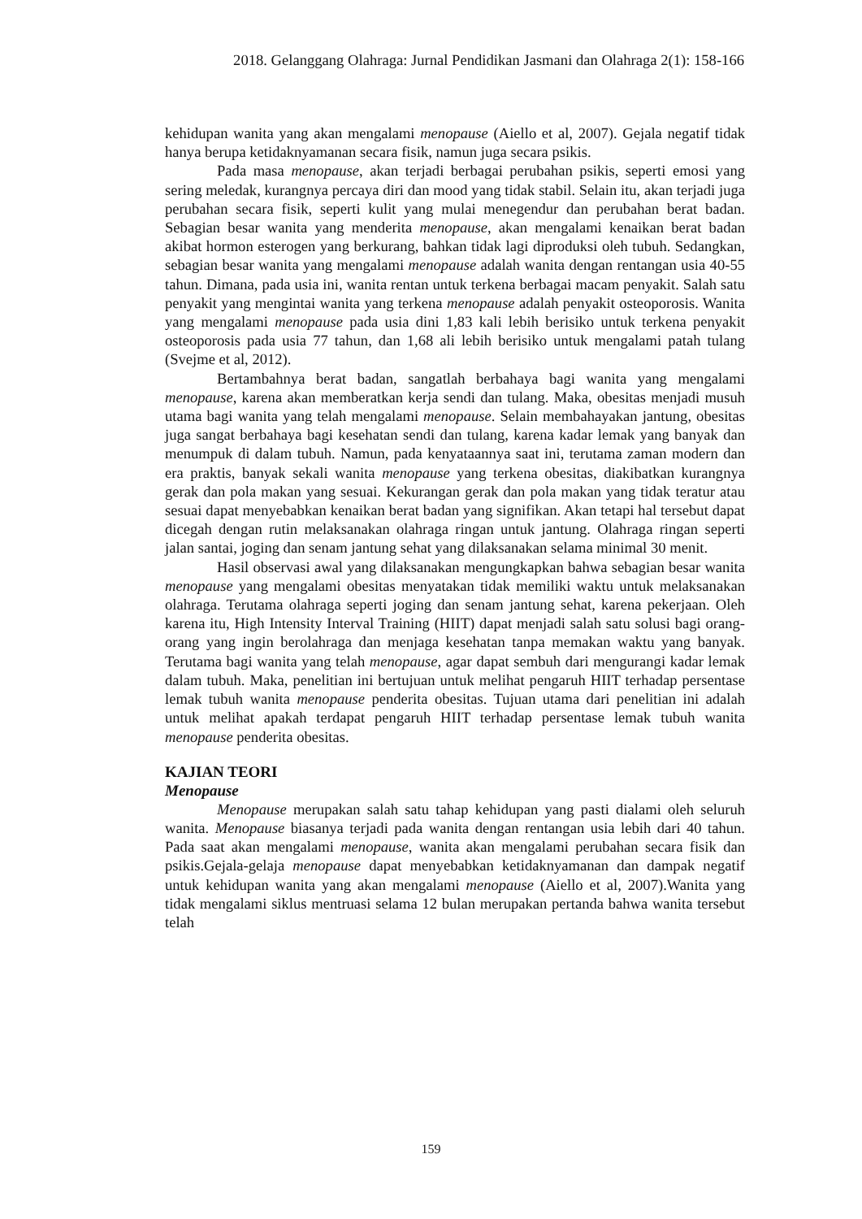2018. Gelanggang Olahraga: Jurnal Pendidikan Jasmani dan Olahraga 2(1): 158-166
kehidupan wanita yang akan mengalami menopause (Aiello et al, 2007). Gejala negatif tidak hanya berupa ketidaknyamanan secara fisik, namun juga secara psikis.
Pada masa menopause, akan terjadi berbagai perubahan psikis, seperti emosi yang sering meledak, kurangnya percaya diri dan mood yang tidak stabil. Selain itu, akan terjadi juga perubahan secara fisik, seperti kulit yang mulai menegendur dan perubahan berat badan. Sebagian besar wanita yang menderita menopause, akan mengalami kenaikan berat badan akibat hormon esterogen yang berkurang, bahkan tidak lagi diproduksi oleh tubuh. Sedangkan, sebagian besar wanita yang mengalami menopause adalah wanita dengan rentangan usia 40-55 tahun. Dimana, pada usia ini, wanita rentan untuk terkena berbagai macam penyakit. Salah satu penyakit yang mengintai wanita yang terkena menopause adalah penyakit osteoporosis. Wanita yang mengalami menopause pada usia dini 1,83 kali lebih berisiko untuk terkena penyakit osteoporosis pada usia 77 tahun, dan 1,68 ali lebih berisiko untuk mengalami patah tulang (Svejme et al, 2012).
Bertambahnya berat badan, sangatlah berbahaya bagi wanita yang mengalami menopause, karena akan memberatkan kerja sendi dan tulang. Maka, obesitas menjadi musuh utama bagi wanita yang telah mengalami menopause. Selain membahayakan jantung, obesitas juga sangat berbahaya bagi kesehatan sendi dan tulang, karena kadar lemak yang banyak dan menumpuk di dalam tubuh. Namun, pada kenyataannya saat ini, terutama zaman modern dan era praktis, banyak sekali wanita menopause yang terkena obesitas, diakibatkan kurangnya gerak dan pola makan yang sesuai. Kekurangan gerak dan pola makan yang tidak teratur atau sesuai dapat menyebabkan kenaikan berat badan yang signifikan. Akan tetapi hal tersebut dapat dicegah dengan rutin melaksanakan olahraga ringan untuk jantung. Olahraga ringan seperti jalan santai, joging dan senam jantung sehat yang dilaksanakan selama minimal 30 menit.
Hasil observasi awal yang dilaksanakan mengungkapkan bahwa sebagian besar wanita menopause yang mengalami obesitas menyatakan tidak memiliki waktu untuk melaksanakan olahraga. Terutama olahraga seperti joging dan senam jantung sehat, karena pekerjaan. Oleh karena itu, High Intensity Interval Training (HIIT) dapat menjadi salah satu solusi bagi orang-orang yang ingin berolahraga dan menjaga kesehatan tanpa memakan waktu yang banyak. Terutama bagi wanita yang telah menopause, agar dapat sembuh dari mengurangi kadar lemak dalam tubuh. Maka, penelitian ini bertujuan untuk melihat pengaruh HIIT terhadap persentase lemak tubuh wanita menopause penderita obesitas. Tujuan utama dari penelitian ini adalah untuk melihat apakah terdapat pengaruh HIIT terhadap persentase lemak tubuh wanita menopause penderita obesitas.
KAJIAN TEORI
Menopause
Menopause merupakan salah satu tahap kehidupan yang pasti dialami oleh seluruh wanita. Menopause biasanya terjadi pada wanita dengan rentangan usia lebih dari 40 tahun. Pada saat akan mengalami menopause, wanita akan mengalami perubahan secara fisik dan psikis.Gejala-gelaja menopause dapat menyebabkan ketidaknyamanan dan dampak negatif untuk kehidupan wanita yang akan mengalami menopause (Aiello et al, 2007).Wanita yang tidak mengalami siklus mentruasi selama 12 bulan merupakan pertanda bahwa wanita tersebut telah
159